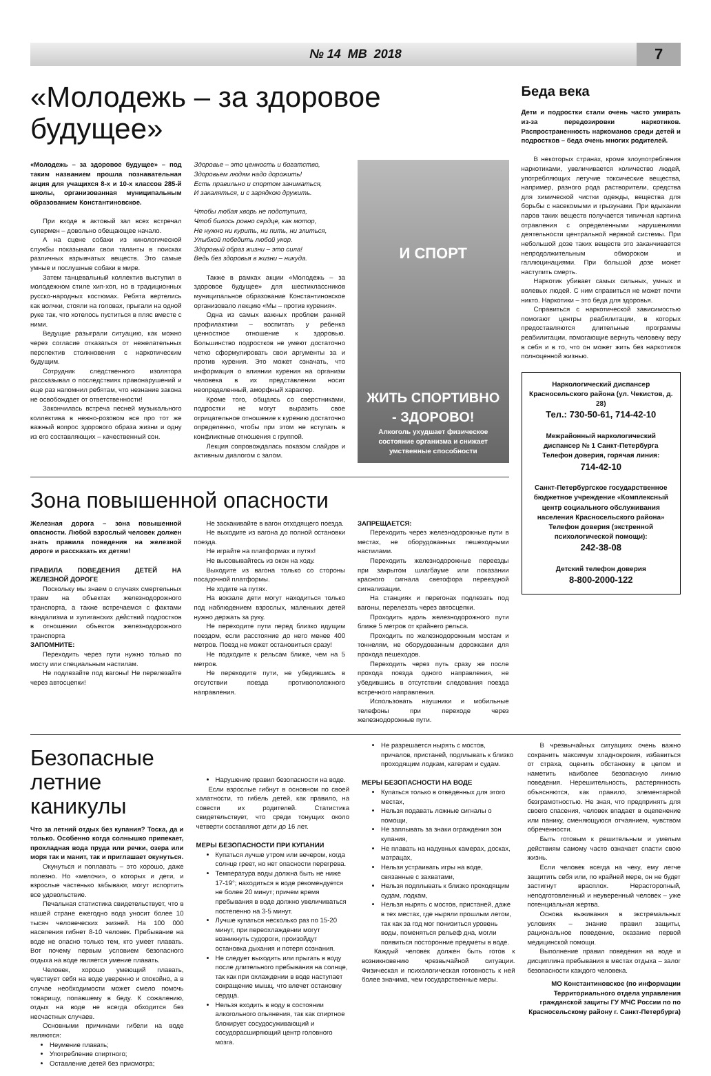№ 14 МВ 2018
7
«Молодежь – за здоровое будущее»
«Молодежь – за здоровое будущее» – под таким названием прошла познавательная акция для учащихся 8-х и 10-х классов 285-й школы, организованная муниципальным образованием Константиновское.
При входе в актовый зал всех встречал супермен – довольно обещающее начало.
А на сцене собаки из кинологической службы показывали свои таланты в поисках различных взрывчатых веществ. Это самые умные и послушные собаки в мире.
Затем танцевальный коллектив выступил в молодежном стиле хип-хоп, но в традиционных русско-народных костюмах. Ребята вертелись как волчки, стояли на головах, прыгали на одной руке так, что хотелось пуститься в пляс вместе с ними.
Ведущие разыграли ситуацию, как можно через согласие отказаться от нежелательных перспектив столкновения с наркотическим будущим.
Сотрудник следственного изолятора рассказывал о последствиях правонарушений и еще раз напомнил ребятам, что незнание закона не освобождает от ответственности!
Закончилась встреча песней музыкального коллектива в нежно-розовом все про тот же важный вопрос здорового образа жизни и одну из его составляющих – качественный сон.
Здоровье – это ценность и богатство,
Здоровьем людям надо дорожить!
Есть правильно и спортом заниматься,
И закаляться, и с зарядкою дружить.
Чтобы любая хворь не подступила,
Чтоб билось ровно сердце, как мотор,
Не нужно ни курить, ни пить, ни злиться,
Улыбкой победить любой укор.
Здоровый образ жизни – это сила!
Ведь без здоровья в жизни – никуда.
Также в рамках акции «Молодежь – за здоровое будущее» для шестиклассников муниципальное образование Константиновское организовало лекцию «Мы – против курения».
Одна из самых важных проблем ранней профилактики – воспитать у ребенка ценностное отношение к здоровью. Большинство подростков не умеют достаточно четко сформулировать свои аргументы за и против курения. Это может означать, что информация о влиянии курения на организм человека в их представлении носит неопределенный, аморфный характер.
Кроме того, общаясь со сверстниками, подростки не могут выразить свое отрицательное отношение к курению достаточно определенно, чтобы при этом не вступать в конфликтные отношения с группой.
Лекция сопровождалась показом слайдов и активным диалогом с залом.
И СПОРТ
ЖИТЬ СПОРТИВНО - ЗДОРОВО!
Алкоголь ухудшает физическое состояние организма и снижает умственные способности
Зона повышенной опасности
Железная дорога – зона повышенной опасности. Любой взрослый человек должен знать правила поведения на железной дороге и рассказать их детям!
ПРАВИЛА ПОВЕДЕНИЯ ДЕТЕЙ НА ЖЕЛЕЗНОЙ ДОРОГЕ
Поскольку мы знаем о случаях смертельных травм на объектах железнодорожного транспорта, а также встречаемся с фактами вандализма и хулиганских действий подростков в отношении объектов железнодорожного транспорта
ЗАПОМНИТЕ:
Переходить через пути нужно только по мосту или специальным настилам.
Не подлезайте под вагоны! Не перелезайте через автосцепки!
Не заскакивайте в вагон отходящего поезда.
Не выходите из вагона до полной остановки поезда.
Не играйте на платформах и путях!
Не высовывайтесь из окон на ходу.
Выходите из вагона только со стороны посадочной платформы.
Не ходите на путях.
На вокзале дети могут находиться только под наблюдением взрослых, маленьких детей нужно держать за руку.
Не переходите пути перед близко идущим поездом, если расстояние до него менее 400 метров. Поезд не может остановиться сразу!
Не подходите к рельсам ближе, чем на 5 метров.
Не переходите пути, не убедившись в отсутствии поезда противоположного направления.
ЗАПРЕЩАЕТСЯ:
Переходить через железнодорожные пути в местах, не оборудованных пешеходными настилами.
Переходить железнодорожные переезды при закрытом шлагбауме или показании красного сигнала светофора переездной сигнализации.
На станциях и перегонах подлезать под вагоны, перелезать через автосцепки.
Проходить вдоль железнодорожного пути ближе 5 метров от крайнего рельса.
Проходить по железнодорожным мостам и тоннелям, не оборудованным дорожками для прохода пешеходов.
Переходить через путь сразу же после прохода поезда одного направления, не убедившись в отсутствии следования поезда встречного направления.
Использовать наушники и мобильные телефоны при переходе через железнодорожные пути.
Беда века
Дети и подростки стали очень часто умирать из-за передозировки наркотиков. Распространенность наркоманов среди детей и подростков – беда очень многих родителей.
В некоторых странах, кроме злоупотребления наркотиками, увеличивается количество людей, употребляющих летучие токсические вещества, например, разного рода растворители, средства для химической чистки одежды, вещества для борьбы с насекомыми и грызунами. При вдыхании паров таких веществ получается типичная картина отравления с определенными нарушениями деятельности центральной нервной системы. При небольшой дозе таких веществ это заканчивается непродолжительным обмороком и галлюцинациями. При большой дозе может наступить смерть.
Наркотик убивает самых сильных, умных и волевых людей. С ним справиться не может почти никто. Наркотики – это беда для здоровья.
Справиться с наркотической зависимостью помогают центры реабилитации, в которых предоставляются длительные программы реабилитации, помогающие вернуть человеку веру в себя и в то, что он может жить без наркотиков полноценной жизнью.
Наркологический диспансер Красносельского района (ул. Чекистов, д. 28)
Тел.: 730-50-61, 714-42-10
Межрайонный наркологический диспансер № 1 Санкт-Петербурга Телефон доверия, горячая линия:
714-42-10
Санкт-Петербургское государственное бюджетное учреждение «Комплексный центр социального обслуживания населения Красносельского района» Телефон доверия (экстренной психологической помощи):
242-38-08
Детский телефон доверия
8-800-2000-122
Безопасные летние каникулы
Что за летний отдых без купания? Тоска, да и только. Особенно когда солнышко припекает, прохладная вода пруда или речки, озера или моря так и манит, так и приглашает окунуться.
Окунуться и поплавать – это хорошо, даже полезно. Но «мелочи», о которых и дети, и взрослые частенько забывают, могут испортить все удовольствие.
Печальная статистика свидетельствует, что в нашей стране ежегодно вода уносит более 10 тысяч человеческих жизней. На 100 000 населения гибнет 8-10 человек. Пребывание на воде не опасно только тем, кто умеет плавать. Вот почему первым условием безопасного отдыха на воде является умение плавать.
Человек, хорошо умеющий плавать, чувствует себя на воде уверенно и спокойно, а в случае необходимости может смело помочь товарищу, попавшему в беду. К сожалению, отдых на воде не всегда обходится без несчастных случаев.
Основными причинами гибели на воде являются:
Неумение плавать;
Употребление спиртного;
Оставление детей без присмотра;
Нарушение правил безопасности на воде.
Если взрослые гибнут в основном по своей халатности, то гибель детей, как правило, на совести их родителей. Статистика свидетельствует, что среди тонущих около четверти составляют дети до 16 лет.
МЕРЫ БЕЗОПАСНОСТИ ПРИ КУПАНИИ
Купаться лучше утром или вечером, когда солнце греет, но нет опасности перегрева.
Температура воды должна быть не ниже 17-19°; находиться в воде рекомендуется не более 20 минут; причем время пребывания в воде должно увеличиваться постепенно на 3-5 минут.
Лучше купаться несколько раз по 15-20 минут, при переохлаждении могут возникнуть судороги, произойдут остановка дыхания и потеря сознания.
Не следует выходить или прыгать в воду после длительного пребывания на солнце, так как при охлаждении в воде наступает сокращение мышц, что влечет остановку сердца.
Нельзя входить в воду в состоянии алкогольного опьянения, так как спиртное блокирует сосудосуживающий и сосудорасширяющий центр головного мозга.
Не разрешается нырять с мостов, причалов, пристаней, подплывать к близко проходящим лодкам, катерам и судам.
МЕРЫ БЕЗОПАСНОСТИ НА ВОДЕ
Купаться только в отведенных для этого местах,
Нельзя подавать ложные сигналы о помощи,
Не заплывать за знаки ограждения зон купания,
Не плавать на надувных камерах, досках, матрацах,
Нельзя устраивать игры на воде, связанные с захватами,
Нельзя подплывать к близко проходящим судам, лодкам,
Нельзя нырять с мостов, пристаней, даже в тех местах, где ныряли прошлым летом, так как за год мог понизиться уровень воды, поменяться рельеф дна, могли появиться посторонние предметы в воде.
Каждый человек должен быть готов к возникновению чрезвычайной ситуации. Физическая и психологическая готовность к ней более значима, чем государственные меры.
В чрезвычайных ситуациях очень важно сохранить максимум хладнокровия, избавиться от страха, оценить обстановку в целом и наметить наиболее безопасную линию поведения. Нерешительность, растерянность объясняются, как правило, элементарной безграмотностью. Не зная, что предпринять для своего спасения, человек впадает в оцепенение или панику, сменяющуюся отчаянием, чувством обреченности.
Быть готовым к решительным и умелым действиям самому часто означает спасти свою жизнь.
Если человек всегда на чеку, ему легче защитить себя или, по крайней мере, он не будет застигнут врасплох. Нерасторопный, неподготовленный и неуверенный человек – уже потенциальная жертва.
Основа выживания в экстремальных условиях – знание правил защиты, рациональное поведение, оказание первой медицинской помощи.
Выполнение правил поведения на воде и дисциплина пребывания в местах отдыха – залог безопасности каждого человека.
МО Константиновское (по информации Территориального отдела управления гражданской защиты ГУ МЧС России по по Красносельскому району г. Санкт-Петербурга)